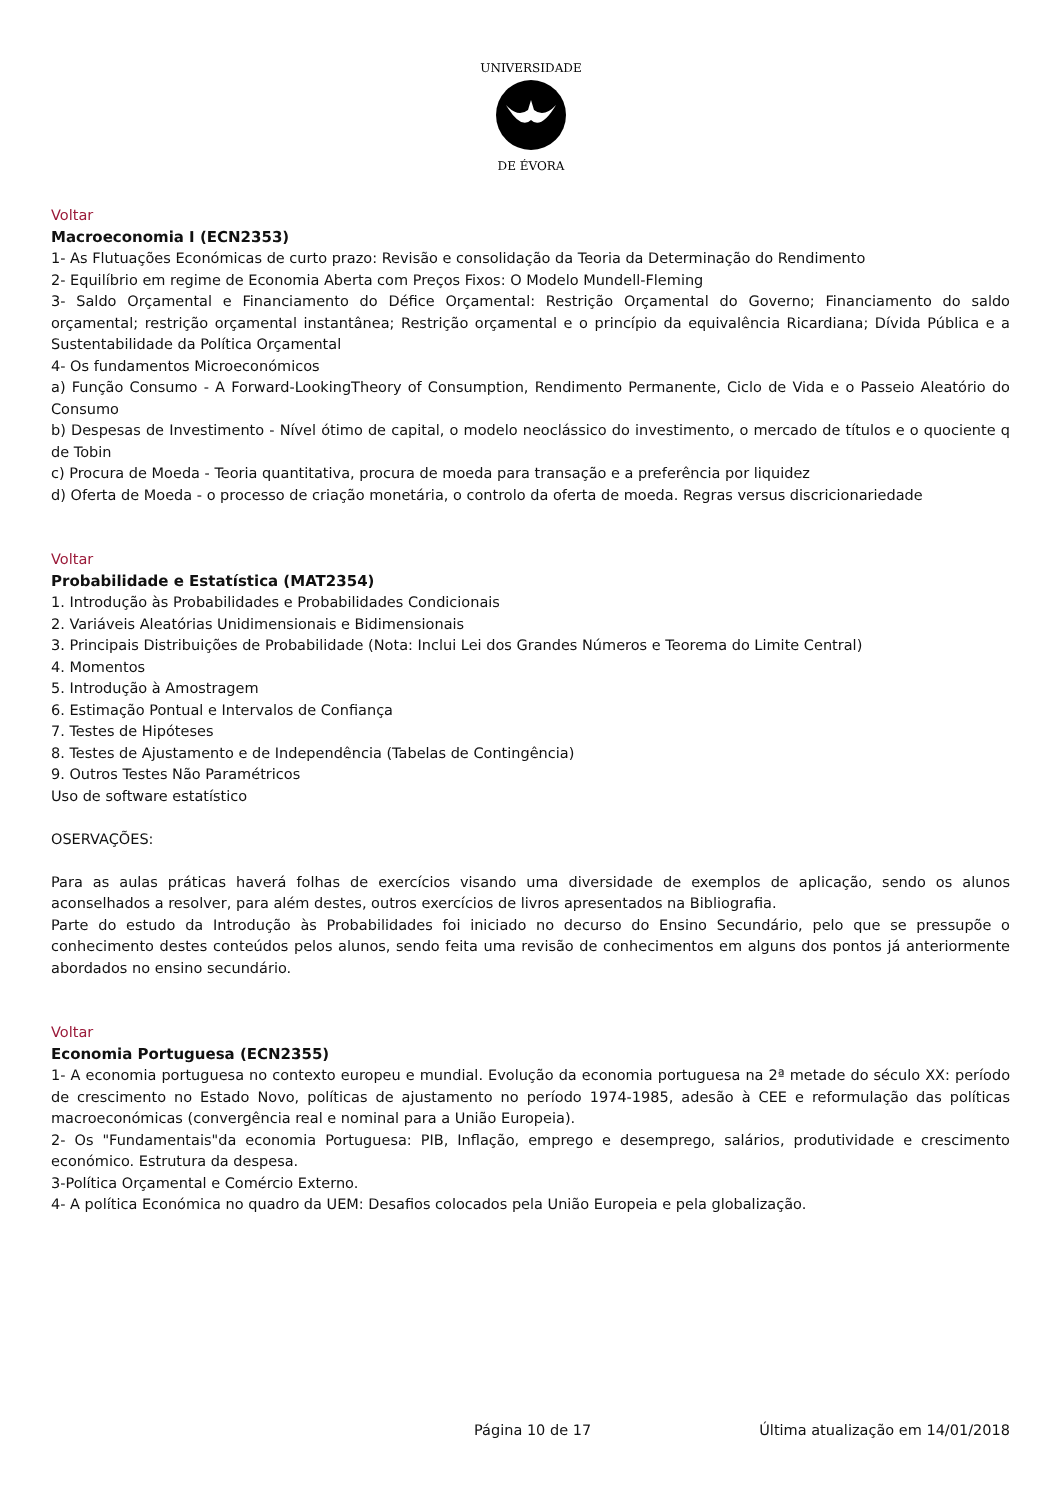UNIVERSIDADE
DE ÉVORA
Voltar
Macroeconomia I (ECN2353)
1- As Flutuações Económicas de curto prazo: Revisão e consolidação da Teoria da Determinação do Rendimento
2- Equilíbrio em regime de Economia Aberta com Preços Fixos: O Modelo Mundell-Fleming
3- Saldo Orçamental e Financiamento do Défice Orçamental: Restrição Orçamental do Governo; Financiamento do saldo orçamental; restrição orçamental instantânea; Restrição orçamental e o princípio da equivalência Ricardiana; Dívida Pública e a Sustentabilidade da Política Orçamental
4- Os fundamentos Microeconómicos
a) Função Consumo - A Forward-LookingTheory of Consumption, Rendimento Permanente, Ciclo de Vida e o Passeio Aleatório do Consumo
b) Despesas de Investimento - Nível ótimo de capital, o modelo neoclássico do investimento, o mercado de títulos e o quociente q de Tobin
c) Procura de Moeda - Teoria quantitativa, procura de moeda para transação e a preferência por liquidez
d) Oferta de Moeda - o processo de criação monetária, o controlo da oferta de moeda. Regras versus discricionariedade
Voltar
Probabilidade e Estatística (MAT2354)
1. Introdução às Probabilidades e Probabilidades Condicionais
2. Variáveis Aleatórias Unidimensionais e Bidimensionais
3. Principais Distribuições de Probabilidade (Nota: Inclui Lei dos Grandes Números e Teorema do Limite Central)
4. Momentos
5. Introdução à Amostragem
6. Estimação Pontual e Intervalos de Confiança
7. Testes de Hipóteses
8. Testes de Ajustamento e de Independência (Tabelas de Contingência)
9. Outros Testes Não Paramétricos
Uso de software estatístico
OSERVAÇÕES:
Para as aulas práticas haverá folhas de exercícios visando uma diversidade de exemplos de aplicação, sendo os alunos aconselhados a resolver, para além destes, outros exercícios de livros apresentados na Bibliografia.
Parte do estudo da Introdução às Probabilidades foi iniciado no decurso do Ensino Secundário, pelo que se pressupõe o conhecimento destes conteúdos pelos alunos, sendo feita uma revisão de conhecimentos em alguns dos pontos já anteriormente abordados no ensino secundário.
Voltar
Economia Portuguesa (ECN2355)
1- A economia portuguesa no contexto europeu e mundial. Evolução da economia portuguesa na 2ª metade do século XX: período de crescimento no Estado Novo, políticas de ajustamento no período 1974-1985, adesão à CEE e reformulação das políticas macroeconómicas (convergência real e nominal para a União Europeia).
2- Os "Fundamentais"da economia Portuguesa: PIB, Inflação, emprego e desemprego, salários, produtividade e crescimento económico. Estrutura da despesa.
3-Política Orçamental e Comércio Externo.
4- A política Económica no quadro da UEM: Desafios colocados pela União Europeia e pela globalização.
Página 10 de 17 Última atualização em 14/01/2018